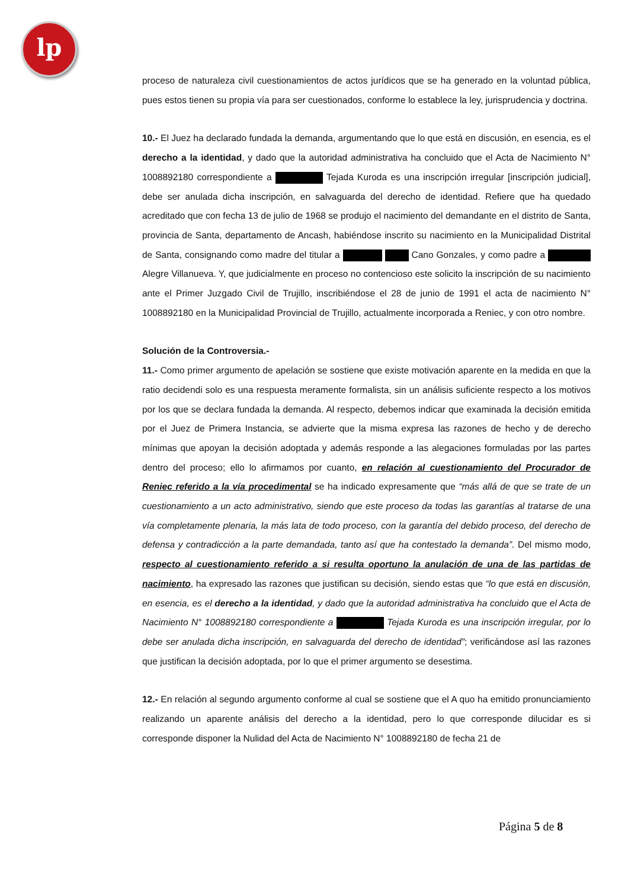lp
proceso de naturaleza civil cuestionamientos de actos jurídicos que se ha generado en la voluntad pública, pues estos tienen su propia vía para ser cuestionados, conforme lo establece la ley, jurisprudencia y doctrina.
10.- El Juez ha declarado fundada la demanda, argumentando que lo que está en discusión, en esencia, es el derecho a la identidad, y dado que la autoridad administrativa ha concluido que el Acta de Nacimiento N° 1008892180 correspondiente a Tejada Kuroda es una inscripción irregular [inscripción judicial], debe ser anulada dicha inscripción, en salvaguarda del derecho de identidad. Refiere que ha quedado acreditado que con fecha 13 de julio de 1968 se produjo el nacimiento del demandante en el distrito de Santa, provincia de Santa, departamento de Ancash, habiéndose inscrito su nacimiento en la Municipalidad Distrital de Santa, consignando como madre del titular a Cano Gonzales, y como padre a Alegre Villanueva. Y, que judicialmente en proceso no contencioso este solicito la inscripción de su nacimiento ante el Primer Juzgado Civil de Trujillo, inscribiéndose el 28 de junio de 1991 el acta de nacimiento N° 1008892180 en la Municipalidad Provincial de Trujillo, actualmente incorporada a Reniec, y con otro nombre.
Solución de la Controversia.-
11.- Como primer argumento de apelación se sostiene que existe motivación aparente en la medida en que la ratio decidendi solo es una respuesta meramente formalista, sin un análisis suficiente respecto a los motivos por los que se declara fundada la demanda. Al respecto, debemos indicar que examinada la decisión emitida por el Juez de Primera Instancia, se advierte que la misma expresa las razones de hecho y de derecho mínimas que apoyan la decisión adoptada y además responde a las alegaciones formuladas por las partes dentro del proceso; ello lo afirmamos por cuanto, en relación al cuestionamiento del Procurador de Reniec referido a la vía procedimental se ha indicado expresamente que “más allá de que se trate de un cuestionamiento a un acto administrativo, siendo que este proceso da todas las garantías al tratarse de una vía completamente plenaria, la más lata de todo proceso, con la garantía del debido proceso, del derecho de defensa y contradicción a la parte demandada, tanto así que ha contestado la demanda”. Del mismo modo, respecto al cuestionamiento referido a si resulta oportuno la anulación de una de las partidas de nacimiento, ha expresado las razones que justifican su decisión, siendo estas que “lo que está en discusión, en esencia, es el derecho a la identidad, y dado que la autoridad administrativa ha concluido que el Acta de Nacimiento N° 1008892180 correspondiente a Tejada Kuroda es una inscripción irregular, por lo debe ser anulada dicha inscripción, en salvaguarda del derecho de identidad”; verificándose así las razones que justifican la decisión adoptada, por lo que el primer argumento se desestima.
12.- En relación al segundo argumento conforme al cual se sostiene que el A quo ha emitido pronunciamiento realizando un aparente análisis del derecho a la identidad, pero lo que corresponde dilucidar es si corresponde disponer la Nulidad del Acta de Nacimiento N° 1008892180 de fecha 21 de
Página 5 de 8